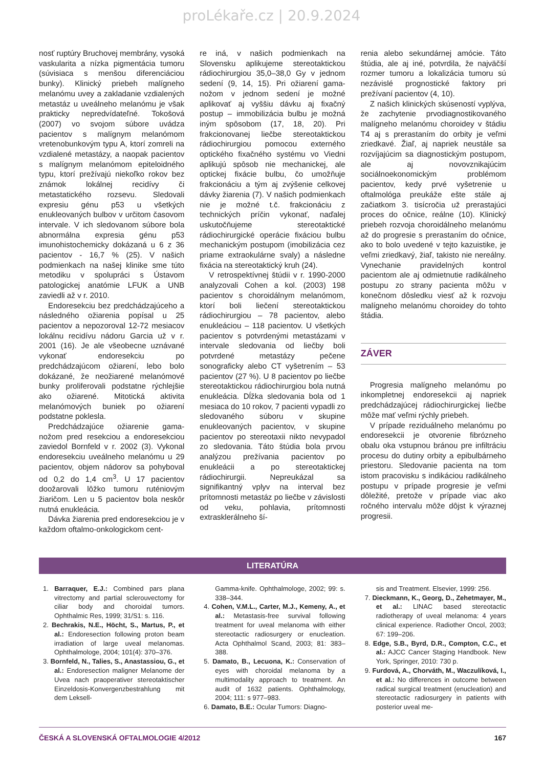proLékaře.cz | 20.9.2024
nosť ruptúry Bruchovej membrány, vysoká vaskularita a nízka pigmentácia tumoru (súvisiaca s menšou diferenciáciou bunky). Klinický priebeh malígneho melanómu uvey a zakladanie vzdialených metastáz u uveálneho melanómu je však prakticky nepredvídateľné. Tokošová (2007) vo svojom súbore uvádza pacientov s malígnym melanómom vretenobunkovým typu A, ktorí zomreli na vzdialené metastázy, a naopak pacientov s malígnym melanómom epiteloidného typu, ktorí prežívajú niekoľko rokov bez známok lokálnej recidívy či metastatického rozsevu. Sledovali expresiu génu p53 u všetkých enukleovaných bulbov v určitom časovom intervale. V ich sledovanom súbore bola abnormálna expresia génu p53 imunohistochemicky dokázaná u 6 z 36 pacientov - 16,7 % (25). V našich podmienkach na našej klinike sme túto metodiku v spolupráci s Ústavom patologickej anatómie LFUK a UNB zaviedli až v r. 2010.
Endoresekciu bez predchádzajúceho a následného ožiarenia popísal u 25 pacientov a nepozoroval 12-72 mesiacov lokálnu recidívu nádoru Garcia už v r. 2001 (16). Je ale všeobecne uznávané vykonať endoresekciu po predchádzajúcom ožiarení, lebo bolo dokázané, že neožiarené melanómové bunky proliferovali podstatne rýchlejšie ako ožiarené. Mitotická aktivita melanómových buniek po ožiarení podstatne poklesla.
Predchádzajúce ožiarenie gama-nožom pred resekciou a endoresekciou zaviedol Bornfeld v r. 2002 (3). Vykonal endoresekciu uveálneho melanómu u 29 pacientov, objem nádorov sa pohyboval od 0,2 do 1,4 cm<sup>3</sup>. U 17 pacientov doožarovali lôžko tumoru ruténiovým žiaričom. Len u 5 pacientov bola neskôr nutná enukleácia.
Dávka žiarenia pred endoresekciou je v každom oftalmo-onkologickom cent-
re iná, v našich podmienkach na Slovensku aplikujeme stereotaktickou rádiochirurgiou 35,0–38,0 Gy v jednom sedení (9, 14, 15). Pri ožiarení gama-nožom v jednom sedení je možné aplikovať aj vyššiu dávku aj fixačný postup – immobilizácia bulbu je možná iným spôsobom (17, 18, 20). Pri frakcionovanej liečbe stereotaktickou rádiochirurgiou pomocou externého optického fixačného systému vo Viedni aplikujú spôsob nie mechanickej, ale optickej fixácie bulbu, čo umožňuje frakcionáciu a tým aj zvýšenie celkovej dávky žiarenia (7). V našich podmienkach nie je možné t.č. frakcionáciu z technických príčin vykonať, naďalej uskutočňujeme stereotaktické rádiochirurgické operácie fixáciou bulbu mechanickým postupom (imobilizácia cez priame extraokulárne svaly) a následne fixácia na stereotaktický kruh (24).
V retrospektívnej štúdii v r. 1990-2000 analyzovali Cohen a kol. (2003) 198 pacientov s choroidálnym melanómom, ktorí boli liečení stereotaktickou rádiochirurgiou – 78 pacientov, alebo enukleáciou – 118 pacientov. U všetkých pacientov s potvrdenými metastázami v intervale sledovania od liečby boli potvrdené metastázy pečene sonograficky alebo CT vyšetrením – 53 pacientov (27 %). U 8 pacientov po liečbe stereotaktickou rádiochirurgiou bola nutná enukleácia. Dĺžka sledovania bola od 1 mesiaca do 10 rokov, 7 pacienti vypadli zo sledovaného súboru v skupine enukleovaných pacientov, v skupine pacientov po stereotaxii nikto nevypadol zo sledovania. Táto štúdia bola prvou analýzou prežívania pacientov po enukleácii a po stereotaktickej rádiochirurgii. Nepreukázal sa signifikantný vplyv na interval bez prítomnosti metastáz po liečbe v závislosti od veku, pohlavia, prítomnosti extrasklerálneho ší-
renia alebo sekundárnej amócie. Táto štúdia, ale aj iné, potvrdila, že najväčší rozmer tumoru a lokalizácia tumoru sú nezávislé prognostické faktory pri prežívaní pacientov (4, 10).
Z našich klinických skúseností vyplýva, že zachytenie prvodiagnostikovaného malígneho melanómu choroidey v štádiu T4 aj s prerastaním do orbity je veľmi zriedkavé. Žiaľ, aj napriek neustále sa rozvíjajúcim sa diagnostickým postupom, ale aj novovznikajúcim sociálnoekonomickým problémom pacientov, kedy prvé vyšetrenie u oftalmológa preukáže ešte stále aj začiatkom 3. tisícročia už prerastajúci proces do očnice, reálne (10). Klinický priebeh rozvoja choroidálneho melanómu až do progresie s prerastaním do očnice, ako to bolo uvedené v tejto kazuistike, je veľmi zriedkavý, žiaľ, takisto nie nereálny. Vynechanie pravidelných kontrol pacientom ale aj odmietnutie radikálneho postupu zo strany pacienta môžu v konečnom dôsledku viesť až k rozvoju malígneho melanómu choroidey do tohto štádia.
ZÁVER
Progresia malígneho melanómu po inkompletnej endoresekcii aj napriek predchádzajúcej rádiochirurgickej liečbe môže mať veľmi rýchly priebeh.
V prípade reziduálneho melanómu po endoresekcii je otvorenie fibrózneho obalu oka vstupnou bránou pre infiltráciu procesu do dutiny orbity a epibulbárneho priestoru. Sledovanie pacienta na tom istom pracovisku s indikáciou radikálneho postupu v prípade progresie je veľmi dôležité, pretože v prípade viac ako ročného intervalu môže dôjst k výraznej progresii.
LITERATÚRA
1. Barraquer, E.J.: Combined pars plana vitrectomy and partial sclerouvectomy for ciliar body and choroidal tumors. Ophthalmic Res, 1999; 31/S1: s. 116.
2. Bechrakis, N.E., Höcht, S., Martus, P., et al.: Endoresection following proton beam irradiation of large uveal melanomas. Ophthalmologe, 2004; 101(4): 370–376.
3. Bornfeld, N., Talies, S., Anastassiou, G., et al.: Endoresection maligner Melanome der Uvea nach praoperativer stereotaktischer Einzeldosis-Konvergenzbestrahlung mit dem Leksell-
Gamma-knife. Ophthalmologe, 2002; 99: s. 338–344.
4. Cohen, V.M.L., Carter, M.J., Kemeny, A., et al.: Metastasis-free survival following treatment for uveal melanoma with either stereotactic radiosurgery or enucleation. Acta Ophthalmol Scand, 2003; 81: 383–388.
5. Damato, B., Lecuona, K.: Conservation of eyes with choroidal melanoma by a multimodality approach to treatment. An audit of 1632 patients. Ophthalmology, 2004; 111: s 977–983.
6. Damato, B.E.: Ocular Tumors: Diagno-
sis and Treatment. Elsevier, 1999: 256.
7. Dieckmann, K., Georg, D., Zehetmayer, M., et al.: LINAC based stereotactic radiotherapy of uveal melanoma: 4 years clinical experience. Radiother Oncol, 2003; 67: 199–206.
8. Edge, S.B., Byrd, D.R., Compton, C.C., et al.: AJCC Cancer Staging Handbook. New York, Springer, 2010: 730 p.
9. Furdová, A., Chorváth, M., Waczulíková, I., et al.: No differences in outcome between radical surgical treatment (enucleation) and stereotactic radiosurgery in patients with posterior uveal me-
ČESKÁ A SLOVENSKÁ OFTALMOLOGIE 4/2012 167